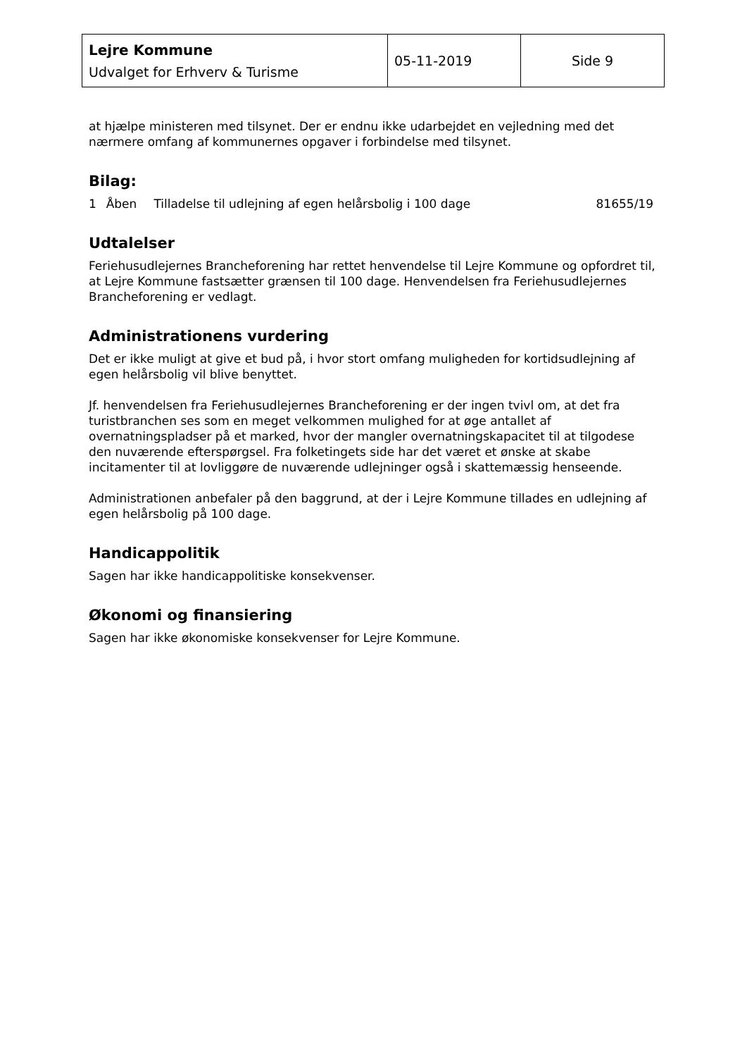| Lejre Kommune Udvalget for Erhverv & Turisme | 05-11-2019 | Side 9 |
at hjælpe ministeren med tilsynet. Der er endnu ikke udarbejdet en vejledning med det nærmere omfang af kommunernes opgaver i forbindelse med tilsynet.
Bilag:
| 1 | Åben | Tilladelse til udlejning af egen helårsbolig i 100 dage | 81655/19 |
Udtalelser
Feriehusudlejernes Brancheforening har rettet henvendelse til Lejre Kommune og opfordret til, at Lejre Kommune fastsætter grænsen til 100 dage. Henvendelsen fra Feriehusudlejernes Brancheforening er vedlagt.
Administrationens vurdering
Det er ikke muligt at give et bud på, i hvor stort omfang muligheden for kortidsudlejning af egen helårsbolig vil blive benyttet.
Jf. henvendelsen fra Feriehusudlejernes Brancheforening er der ingen tvivl om, at det fra turistbranchen ses som en meget velkommen mulighed for at øge antallet af overnatningspladser på et marked, hvor der mangler overnatningskapacitet til at tilgodese den nuværende efterspørgsel. Fra folketingets side har det været et ønske at skabe incitamenter til at lovliggøre de nuværende udlejninger også i skattemæssig henseende.
Administrationen anbefaler på den baggrund, at der i Lejre Kommune tillades en udlejning af egen helårsbolig på 100 dage.
Handicappolitik
Sagen har ikke handicappolitiske konsekvenser.
Økonomi og finansiering
Sagen har ikke økonomiske konsekvenser for Lejre Kommune.